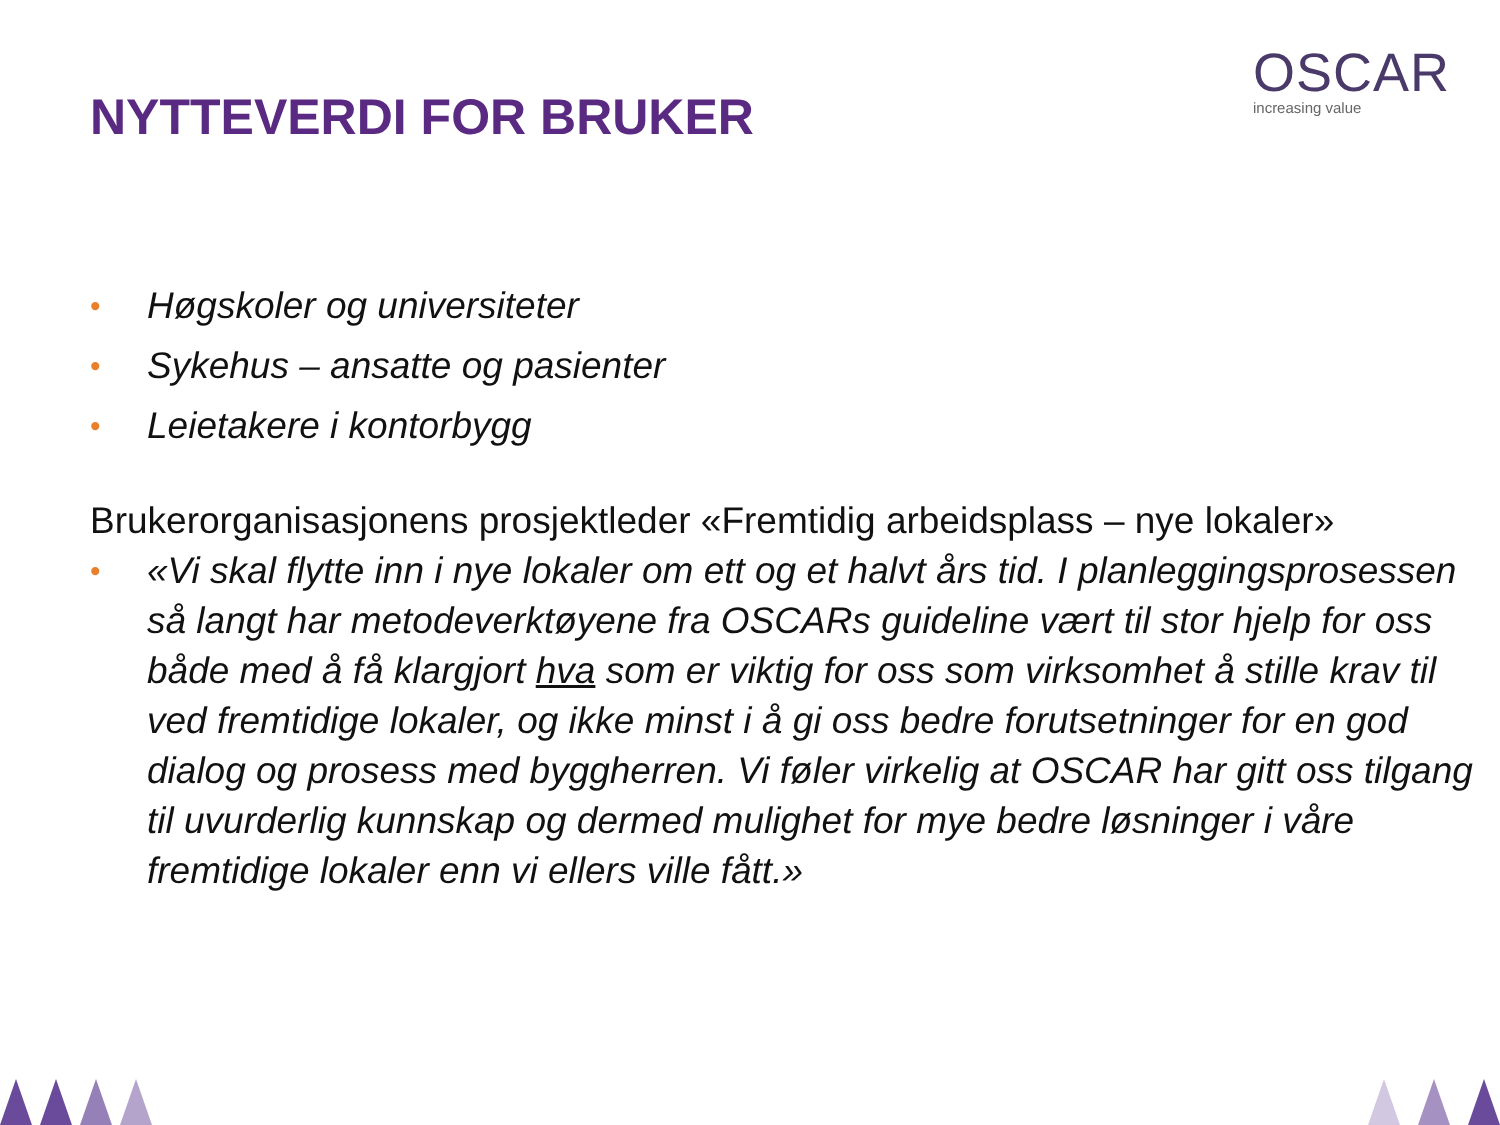OSCAR
increasing value
NYTTEVERDI FOR BRUKER
• Høgskoler og universiteter
• Sykehus – ansatte og pasienter
• Leietakere i kontorbygg
Brukerorganisasjonens prosjektleder «Fremtidig arbeidsplass – nye lokaler»
• «Vi skal flytte inn i nye lokaler om ett og et halvt års tid. I planleggingsprosessen så langt har metodeverktøyene fra OSCARs guideline vært til stor hjelp for oss både med å få klargjort hva som er viktig for oss som virksomhet å stille krav til ved fremtidige lokaler, og ikke minst i å gi oss bedre forutsetninger for en god dialog og prosess med byggherren. Vi føler virkelig at OSCAR har gitt oss tilgang til uvurderlig kunnskap og dermed mulighet for mye bedre løsninger i våre fremtidige lokaler enn vi ellers ville fått.»